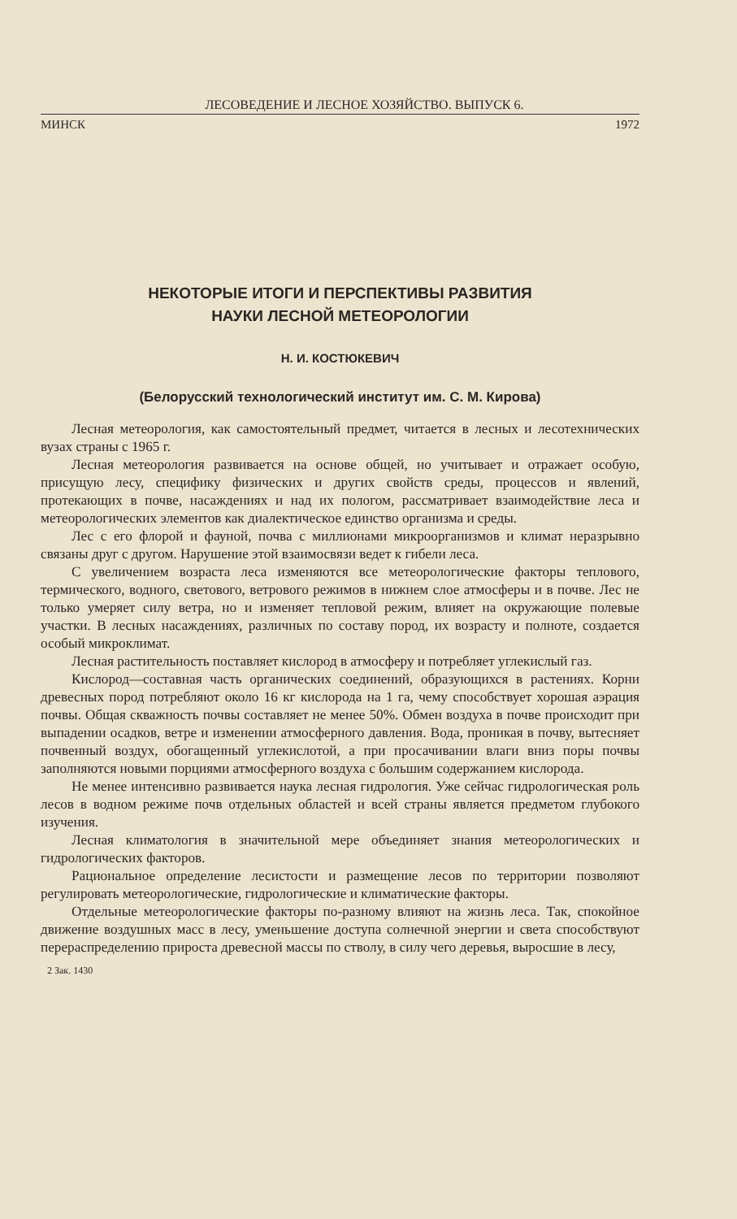ЛЕСОВЕДЕНИЕ И ЛЕСНОЕ ХОЗЯЙСТВО. ВЫПУСК 6.
МИНСК 1972
НЕКОТОРЫЕ ИТОГИ И ПЕРСПЕКТИВЫ РАЗВИТИЯ
НАУКИ ЛЕСНОЙ МЕТЕОРОЛОГИИ
Н. И. КОСТЮКЕВИЧ
(Белорусский технологический институт им. С. М. Кирова)
Лесная метеорология, как самостоятельный предмет, читается в лесных и лесотехнических вузах страны с 1965 г.
Лесная метеорология развивается на основе общей, но учитывает и отражает особую, присущую лесу, специфику физических и других свойств среды, процессов и явлений, протекающих в почве, насаждениях и над их пологом, рассматривает взаимодействие леса и метеорологических элементов как диалектическое единство организма и среды.
Лес с его флорой и фауной, почва с миллионами микроорганизмов и климат неразрывно связаны друг с другом. Нарушение этой взаимосвязи ведет к гибели леса.
С увеличением возраста леса изменяются все метеорологические факторы теплового, термического, водного, светового, ветрового режимов в нижнем слое атмосферы и в почве. Лес не только умеряет силу ветра, но и изменяет тепловой режим, влияет на окружающие полевые участки. В лесных насаждениях, различных по составу пород, их возрасту и полноте, создается особый микроклимат.
Лесная растительность поставляет кислород в атмосферу и потребляет углекислый газ.
Кислород—составная часть органических соединений, образующихся в растениях. Корни древесных пород потребляют около 16 кг кислорода на 1 га, чему способствует хорошая аэрация почвы. Общая скважность почвы составляет не менее 50%. Обмен воздуха в почве происходит при выпадении осадков, ветре и изменении атмосферного давления. Вода, проникая в почву, вытесняет почвенный воздух, обогащенный углекислотой, а при просачивании влаги вниз поры почвы заполняются новыми порциями атмосферного воздуха с большим содержанием кислорода.
Не менее интенсивно развивается наука лесная гидрология. Уже сейчас гидрологическая роль лесов в водном режиме почв отдельных областей и всей страны является предметом глубокого изучения.
Лесная климатология в значительной мере объединяет знания метеорологических и гидрологических факторов.
Рациональное определение лесистости и размещение лесов по территории позволяют регулировать метеорологические, гидрологические и климатические факторы.
Отдельные метеорологические факторы по-разному влияют на жизнь леса. Так, спокойное движение воздушных масс в лесу, уменьшение доступа солнечной энергии и света способствуют перераспределению прироста древесной массы по стволу, в силу чего деревья, выросшие в лесу,
2 Зак. 1430